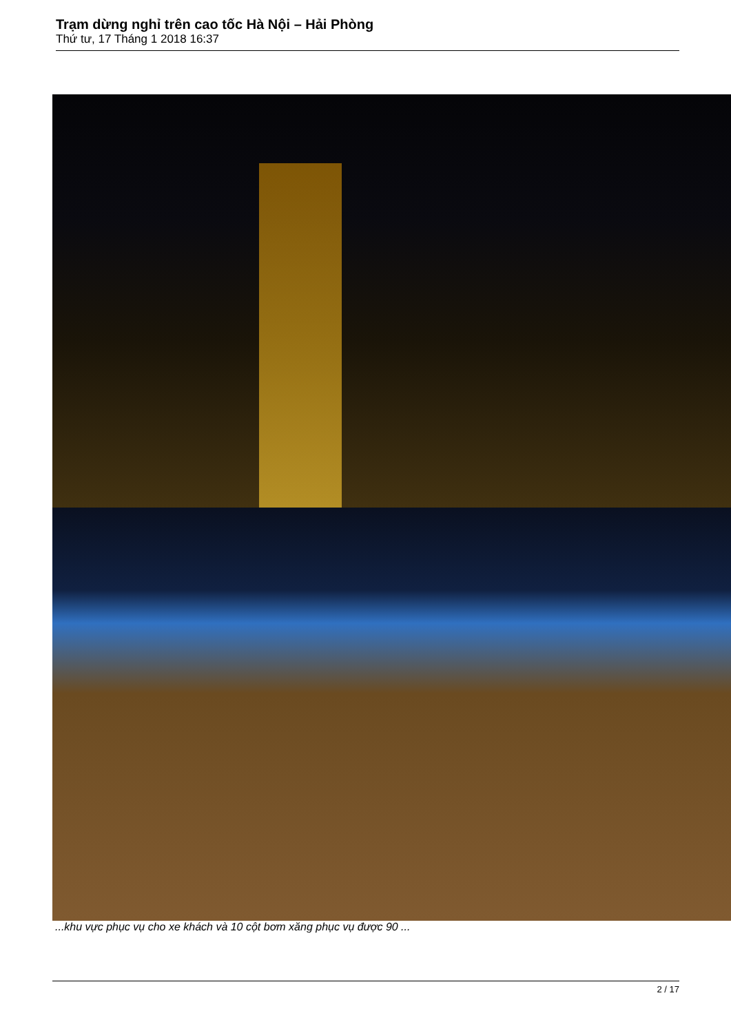Trạm dừng nghỉ trên cao tốc Hà Nội – Hải Phòng
Thứ tư, 17 Tháng 1 2018 16:37
...khu vực phục vụ cho xe khách và 10 cột bơm xăng phục vụ được 90 ...
2 / 17